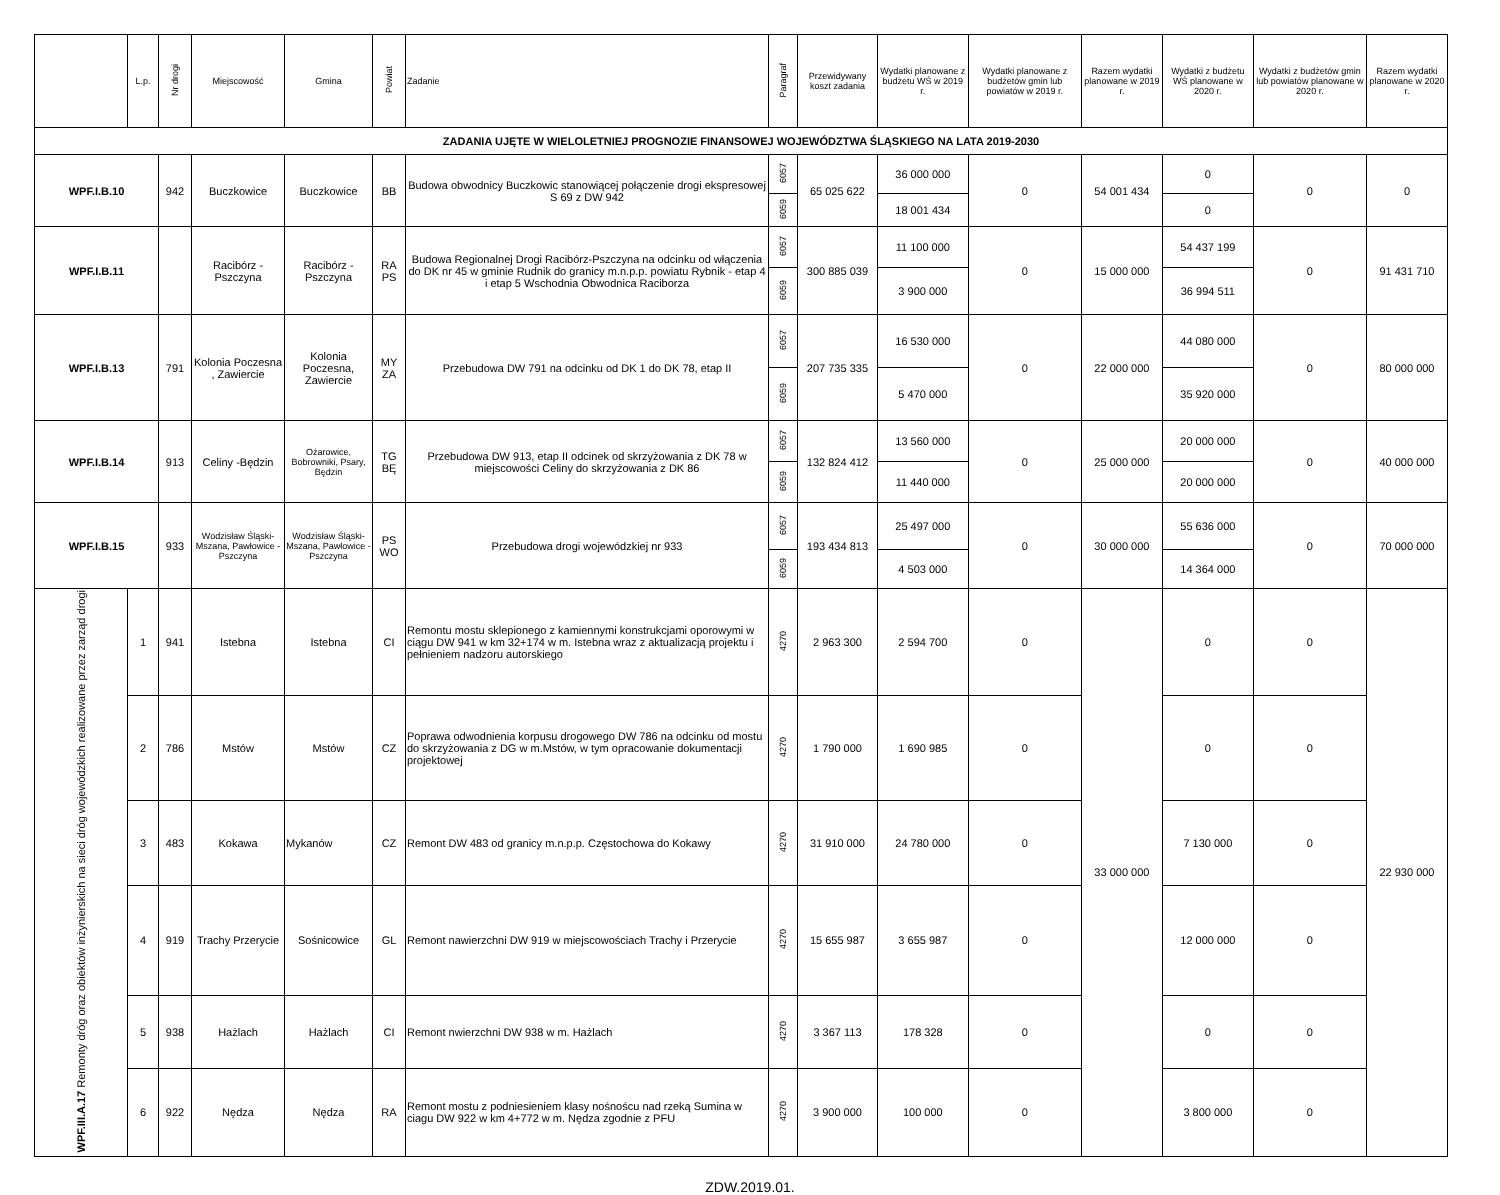| | L.p. | Nr drogi | Miejscowość | Gmina | Powiat | Zadanie | Paragraf | Przewidywany koszt zadania | Wydatki planowane z budżetu WŚ w 2019 r. | Wydatki planowane z budżetów gmin lub powiatów w 2019 r. | Razem wydatki planowane w 2019 r. | Wydatki z budżetu WŚ planowane w 2020 r. | Wydatki z budżetów gmin lub powiatów planowane w 2020 r. | Razem wydatki planowane w 2020 r. |
| --- | --- | --- | --- | --- | --- | --- | --- | --- | --- | --- | --- | --- | --- | --- |
| ZADANIA UJĘTE W WIELOLETNIEJ PROGNOZIE FINANSOWEJ WOJEWÓDZTWA ŚLĄSKIEGO NA LATA 2019-2030 | | | | | | | | | | | | | | |
| WPF.I.B.10 | | 942 | Buczkowice | Buczkowice | BB | Budowa obwodnicy Buczkowic stanowiącej połączenie drogi ekspresowej S 69 z DW 942 | 6057 | 65 025 622 | 36 000 000 | 0 | 54 001 434 | 0 | 0 | 0 |
| | | | | | | | 6059 | | 18 001 434 | | | 0 | | |
| WPF.I.B.11 | | | Racibórz - Pszczyna | Racibórz - Pszczyna | RA PS | Budowa Regionalnej Drogi Racibórz-Pszczyna na odcinku od włączenia do DK nr 45 w gminie Rudnik do granicy m.n.p.p. powiatu Rybnik - etap 4 i etap 5 Wschodnia Obwodnica Raciborza | 6057 | 300 885 039 | 11 100 000 | 0 | 15 000 000 | 54 437 199 | 0 | 91 431 710 |
| | | | | | | | 6059 | | 3 900 000 | | | 36 994 511 | | |
| WPF.I.B.13 | | 791 | Kolonia Poczesna , Zawiercie | Kolonia Poczesna, Zawiercie | MY ZA | Przebudowa DW 791 na odcinku od DK 1 do DK 78, etap II | 6057 | 207 735 335 | 16 530 000 | 0 | 22 000 000 | 44 080 000 | 0 | 80 000 000 |
| | | | | | | | 6059 | | 5 470 000 | | | 35 920 000 | | |
| WPF.I.B.14 | | 913 | Celiny -Będzin | Ożarowice, Bobrowniki, Psary, Będzin | TG BĘ | Przebudowa DW 913, etap II odcinek od skrzyżowania z DK 78 w miejscowości Celiny do skrzyżowania z DK 86 | 6057 | 132 824 412 | 13 560 000 | 0 | 25 000 000 | 20 000 000 | 0 | 40 000 000 |
| | | | | | | | 6059 | | 11 440 000 | | | 20 000 000 | | |
| WPF.I.B.15 | | 933 | Wodzisław Śląski-Mszana, Pawłowice - Pszczyna | Wodzisław Śląski-Mszana, Pawłowice - Pszczyna | PS WO | Przebudowa drogi wojewódzkiej nr 933 | 6057 | 193 434 813 | 25 497 000 | 0 | 30 000 000 | 55 636 000 | 0 | 70 000 000 |
| | | | | | | | 6059 | | 4 503 000 | | | 14 364 000 | | |
| WPF.III.A.17 Remonty dróg oraz obiektów inżynierskich na sieci dróg wojewódzkich realizowane przez zarząd drogi | 1 | 941 | Istebna | Istebna | CI | Remontu mostu sklepionego z kamiennymi konstrukcjami oporowymi w ciągu DW 941 w km 32+174 w m. Istebna wraz z aktualizacją projektu i pełnieniem nadzoru autorskiego | 4270 | 2 963 300 | 2 594 700 | 0 | 33 000 000 | 0 | 0 | 22 930 000 |
| | 2 | 786 | Mstów | Mstów | CZ | Poprawa odwodnienia korpusu drogowego DW 786 na odcinku od mostu do skrzyżowania z DG w m.Mstów, w tym opracowanie dokumentacji projektowej | 4270 | 1 790 000 | 1 690 985 | 0 | | 0 | 0 | |
| | 3 | 483 | Kokawa | Mykanów | CZ | Remont DW 483 od granicy m.n.p.p. Częstochowa do Kokawy | 4270 | 31 910 000 | 24 780 000 | 0 | | 7 130 000 | 0 | |
| | 4 | 919 | Trachy Przerycie | Sośnicowice | GL | Remont nawierzchni DW 919 w miejscowościach Trachy i Przerycie | 4270 | 15 655 987 | 3 655 987 | 0 | | 12 000 000 | 0 | |
| | 5 | 938 | Hażlach | Hażlach | CI | Remont nwierzchni DW 938 w m. Hażlach | 4270 | 3 367 113 | 178 328 | 0 | | 0 | 0 | |
| | 6 | 922 | Nędza | Nędza | RA | Remont mostu z podniesieniem klasy nośnoścu nad rzeką Sumina w ciagu DW 922 w km 4+772 w m. Nędza zgodnie z PFU | 4270 | 3 900 000 | 100 000 | 0 | | 3 800 000 | 0 | |
ZDW.2019.01.